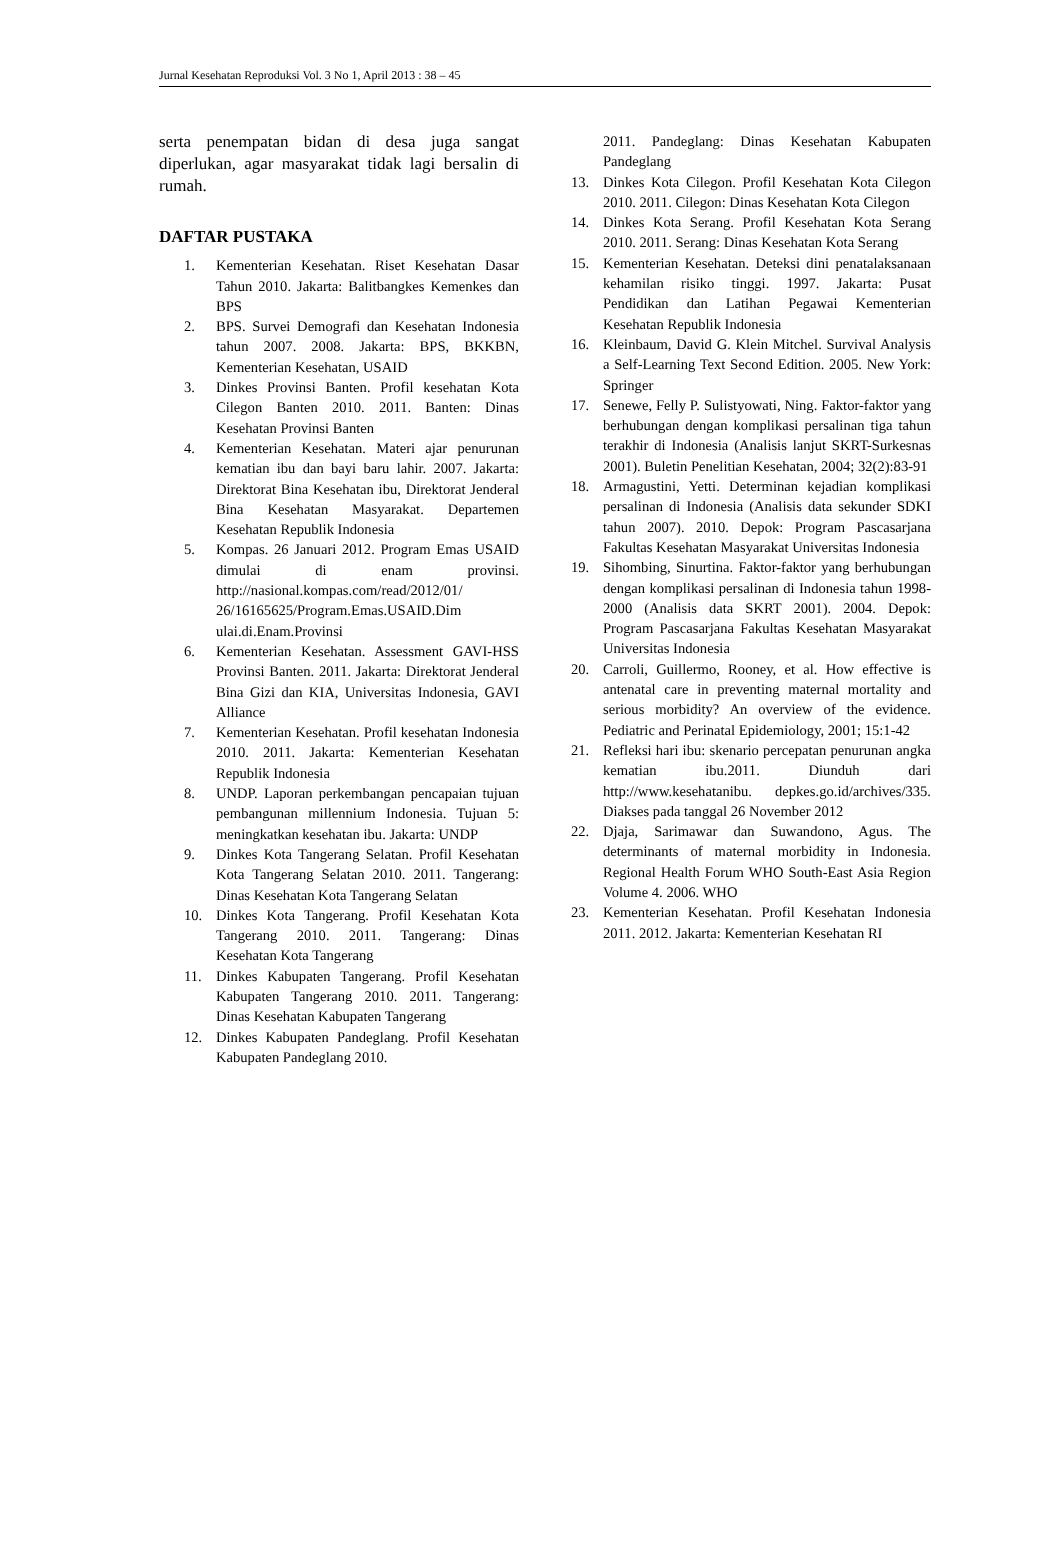Jurnal Kesehatan Reproduksi Vol. 3 No 1, April 2013 : 38 – 45
serta penempatan bidan di desa juga sangat diperlukan, agar masyarakat tidak lagi bersalin di rumah.
DAFTAR PUSTAKA
1. Kementerian Kesehatan. Riset Kesehatan Dasar Tahun 2010. Jakarta: Balitbangkes Kemenkes dan BPS
2. BPS. Survei Demografi dan Kesehatan Indonesia tahun 2007. 2008. Jakarta: BPS, BKKBN, Kementerian Kesehatan, USAID
3. Dinkes Provinsi Banten. Profil kesehatan Kota Cilegon Banten 2010. 2011. Banten: Dinas Kesehatan Provinsi Banten
4. Kementerian Kesehatan. Materi ajar penurunan kematian ibu dan bayi baru lahir. 2007. Jakarta: Direktorat Bina Kesehatan ibu, Direktorat Jenderal Bina Kesehatan Masyarakat. Departemen Kesehatan Republik Indonesia
5. Kompas. 26 Januari 2012. Program Emas USAID dimulai di enam provinsi. http://nasional.kompas.com/read/2012/01/ 26/16165625/Program.Emas.USAID.Dim ulai.di.Enam.Provinsi
6. Kementerian Kesehatan. Assessment GAVI-HSS Provinsi Banten. 2011. Jakarta: Direktorat Jenderal Bina Gizi dan KIA, Universitas Indonesia, GAVI Alliance
7. Kementerian Kesehatan. Profil kesehatan Indonesia 2010. 2011. Jakarta: Kementerian Kesehatan Republik Indonesia
8. UNDP. Laporan perkembangan pencapaian tujuan pembangunan millennium Indonesia. Tujuan 5: meningkatkan kesehatan ibu. Jakarta: UNDP
9. Dinkes Kota Tangerang Selatan. Profil Kesehatan Kota Tangerang Selatan 2010. 2011. Tangerang: Dinas Kesehatan Kota Tangerang Selatan
10. Dinkes Kota Tangerang. Profil Kesehatan Kota Tangerang 2010. 2011. Tangerang: Dinas Kesehatan Kota Tangerang
11. Dinkes Kabupaten Tangerang. Profil Kesehatan Kabupaten Tangerang 2010. 2011. Tangerang: Dinas Kesehatan Kabupaten Tangerang
12. Dinkes Kabupaten Pandeglang. Profil Kesehatan Kabupaten Pandeglang 2010.
2011. Pandeglang: Dinas Kesehatan Kabupaten Pandeglang
13. Dinkes Kota Cilegon. Profil Kesehatan Kota Cilegon 2010. 2011. Cilegon: Dinas Kesehatan Kota Cilegon
14. Dinkes Kota Serang. Profil Kesehatan Kota Serang 2010. 2011. Serang: Dinas Kesehatan Kota Serang
15. Kementerian Kesehatan. Deteksi dini penatalaksanaan kehamilan risiko tinggi. 1997. Jakarta: Pusat Pendidikan dan Latihan Pegawai Kementerian Kesehatan Republik Indonesia
16. Kleinbaum, David G. Klein Mitchel. Survival Analysis a Self-Learning Text Second Edition. 2005. New York: Springer
17. Senewe, Felly P. Sulistyowati, Ning. Faktor-faktor yang berhubungan dengan komplikasi persalinan tiga tahun terakhir di Indonesia (Analisis lanjut SKRT-Surkesnas 2001). Buletin Penelitian Kesehatan, 2004; 32(2):83-91
18. Armagustini, Yetti. Determinan kejadian komplikasi persalinan di Indonesia (Analisis data sekunder SDKI tahun 2007). 2010. Depok: Program Pascasarjana Fakultas Kesehatan Masyarakat Universitas Indonesia
19. Sihombing, Sinurtina. Faktor-faktor yang berhubungan dengan komplikasi persalinan di Indonesia tahun 1998-2000 (Analisis data SKRT 2001). 2004. Depok: Program Pascasarjana Fakultas Kesehatan Masyarakat Universitas Indonesia
20. Carroli, Guillermo, Rooney, et al. How effective is antenatal care in preventing maternal mortality and serious morbidity? An overview of the evidence. Pediatric and Perinatal Epidemiology, 2001; 15:1-42
21. Refleksi hari ibu: skenario percepatan penurunan angka kematian ibu.2011. Diunduh dari http://www.kesehatanibu. depkes.go.id/archives/335. Diakses pada tanggal 26 November 2012
22. Djaja, Sarimawar dan Suwandono, Agus. The determinants of maternal morbidity in Indonesia. Regional Health Forum WHO South-East Asia Region Volume 4. 2006. WHO
23. Kementerian Kesehatan. Profil Kesehatan Indonesia 2011. 2012. Jakarta: Kementerian Kesehatan RI